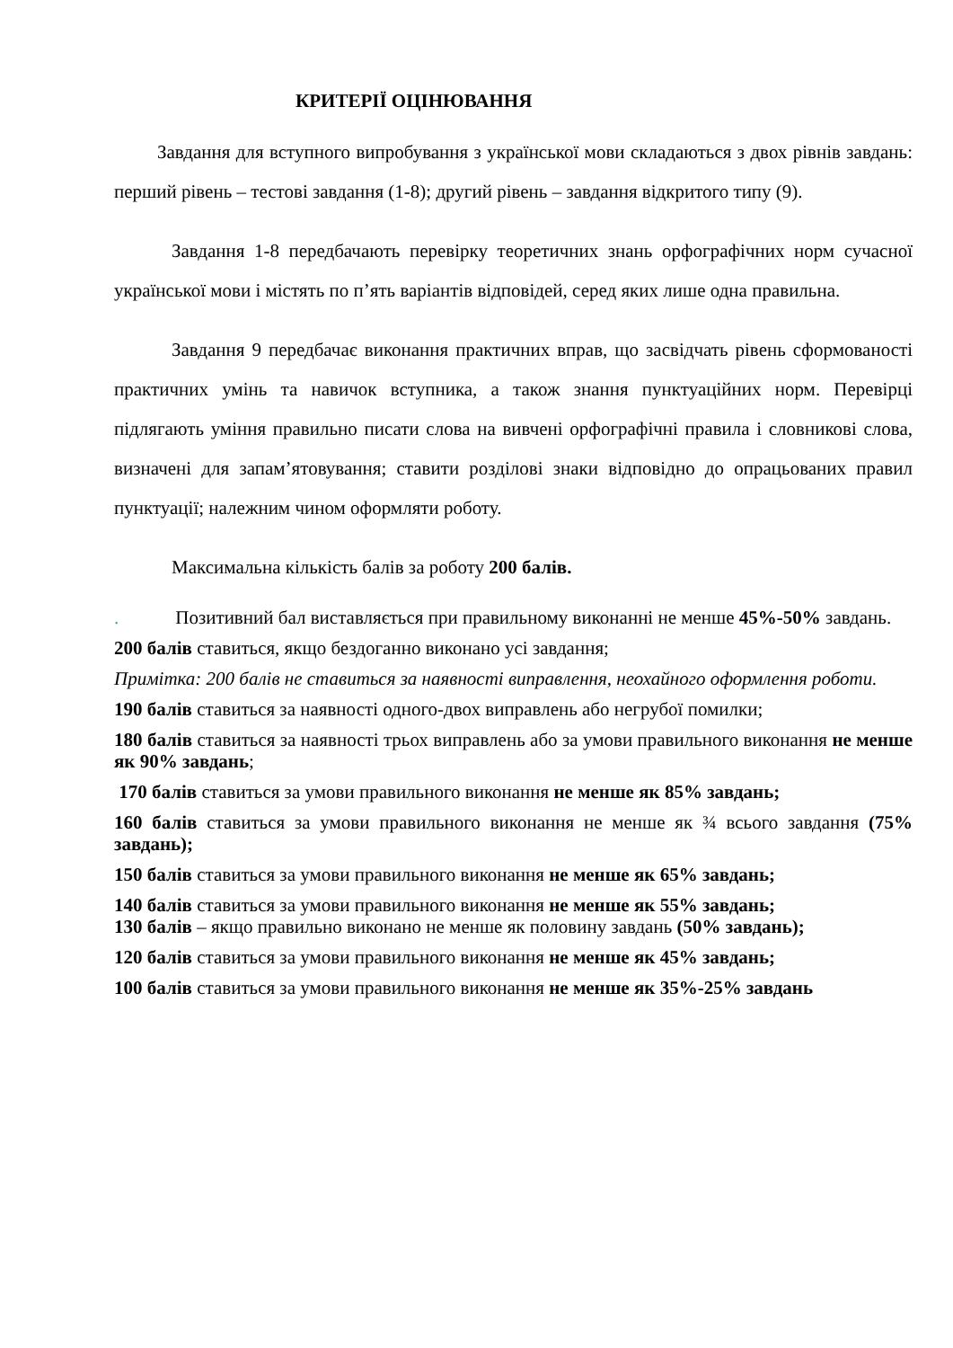КРИТЕРІЇ ОЦІНЮВАННЯ
Завдання для вступного випробування з української мови складаються з двох рівнів завдань: перший рівень – тестові завдання (1-8); другий рівень – завдання відкритого типу (9).
Завдання 1-8 передбачають перевірку теоретичних знань орфографічних норм сучасної української мови і містять по п’ять варіантів відповідей, серед яких лише одна правильна.
Завдання 9 передбачає виконання практичних вправ, що засвідчать рівень сформованості практичних умінь та навичок вступника, а також знання пунктуаційних норм. Перевірці підлягають уміння правильно писати слова на вивчені орфографічні правила і словникові слова, визначені для запам’ятовування; ставити розділові знаки відповідно до опрацьованих правил пунктуації; належним чином оформляти роботу.
Максимальна кількість балів за роботу 200 балів.
. Позитивний бал виставляється при правильному виконанні не менше 45%-50% завдань.
200 балів ставиться, якщо бездоганно виконано усі завдання;
Примітка: 200 балів не ставиться за наявності виправлення, неохайного оформлення роботи.
190 балів ставиться за наявності одного-двох виправлень або негрубої помилки;
180 балів ставиться за наявності трьох виправлень або за умови правильного виконання не менше як 90% завдань;
170 балів ставиться за умови правильного виконання не менше як 85% завдань;
160 балів ставиться за умови правильного виконання не менше як ¾ всього завдання (75% завдань);
150 балів ставиться за умови правильного виконання не менше як 65% завдань;
140 балів ставиться за умови правильного виконання не менше як 55% завдань;
130 балів – якщо правильно виконано не менше як половину завдань (50% завдань);
120 балів ставиться за умови правильного виконання не менше як 45% завдань;
100 балів ставиться за умови правильного виконання не менше як 35%-25% завдань